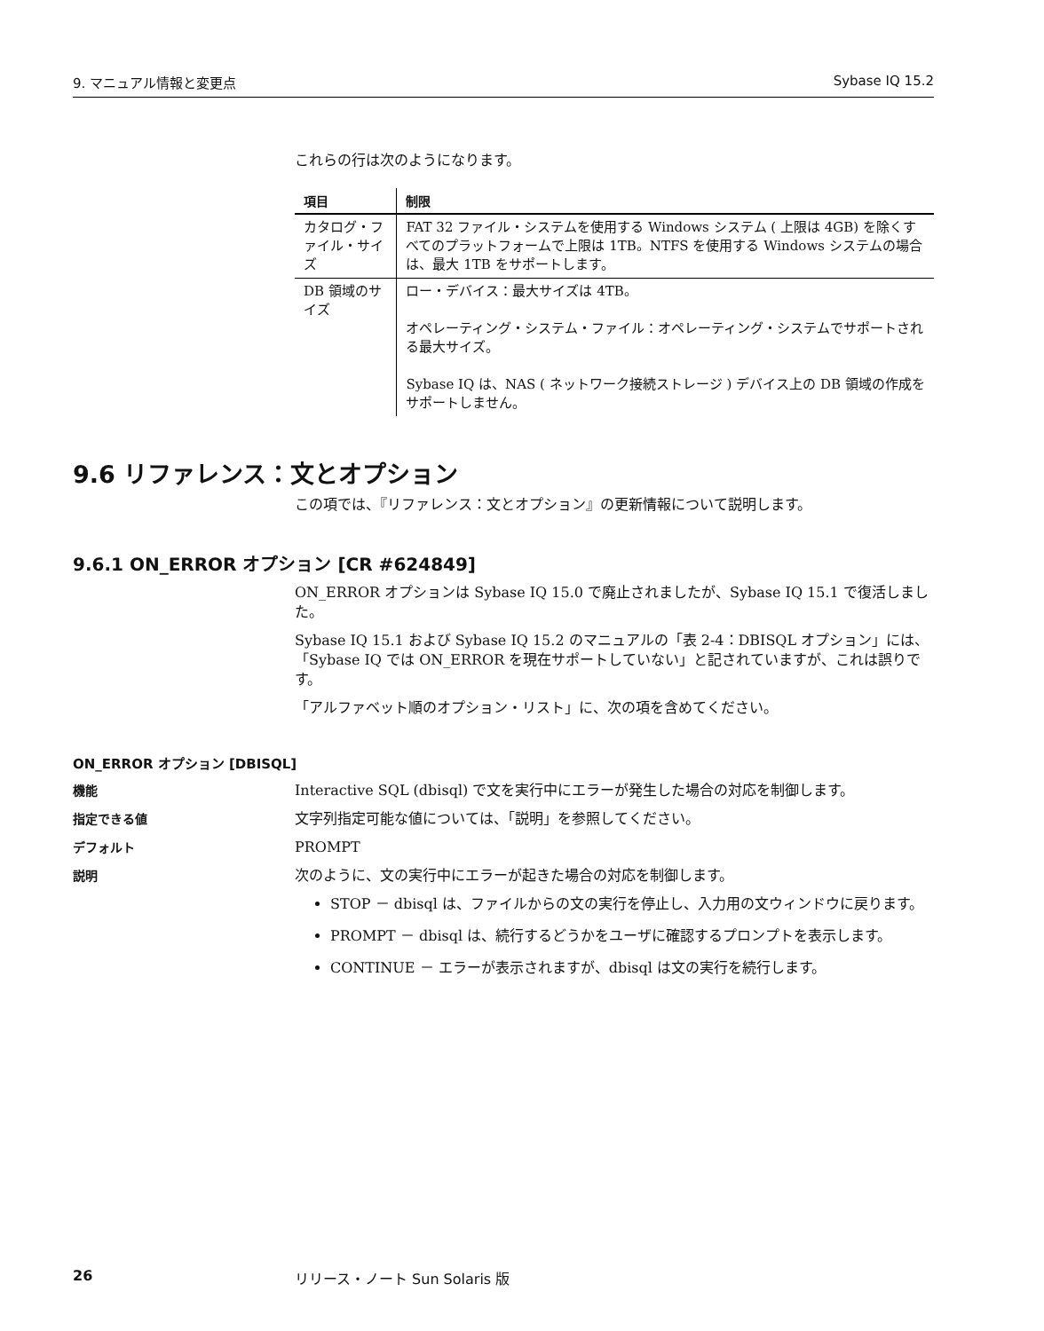9. マニュアル情報と変更点 Sybase IQ 15.2
これらの行は次のようになります。
| 項目 | 制限 |
| --- | --- |
| カタログ・ファイル・サイズ | FAT 32 ファイル・システムを使用する Windows システム ( 上限は 4GB) を除くすべてのプラットフォームで上限は 1TB。NTFS を使用する Windows システムの場合は、最大 1TB をサポートします。 |
| DB 領域のサイズ | ロー・デバイス：最大サイズは 4TB。 オペレーティング・システム・ファイル：オペレーティング・システムでサポートされる最大サイズ。 Sybase IQ は、NAS ( ネットワーク接続ストレージ ) デバイス上の DB 領域の作成をサポートしません。 |
9.6 リファレンス：文とオプション
この項では、『リファレンス：文とオプション』の更新情報について説明します。
9.6.1 ON_ERROR オプション [CR #624849]
ON_ERROR オプションは Sybase IQ 15.0 で廃止されましたが、Sybase IQ 15.1 で復活しました。
Sybase IQ 15.1 および Sybase IQ 15.2 のマニュアルの「表 2-4：DBISQL オプション」には、「Sybase IQ では ON_ERROR を現在サポートしていない」と記されていますが、これは誤りです。
「アルファベット順のオプション・リスト」に、次の項を含めてください。
ON_ERROR オプション [DBISQL]
機能
Interactive SQL (dbisql) で文を実行中にエラーが発生した場合の対応を制御します。
指定できる値
文字列指定可能な値については、「説明」を参照してください。
デフォルト
PROMPT
説明
次のように、文の実行中にエラーが起きた場合の対応を制御します。
STOP － dbisql は、ファイルからの文の実行を停止し、入力用の文ウィンドウに戻ります。
PROMPT － dbisql は、続行するどうかをユーザに確認するプロンプトを表示します。
CONTINUE － エラーが表示されますが、dbisql は文の実行を続行します。
26 リリース・ノート Sun Solaris 版